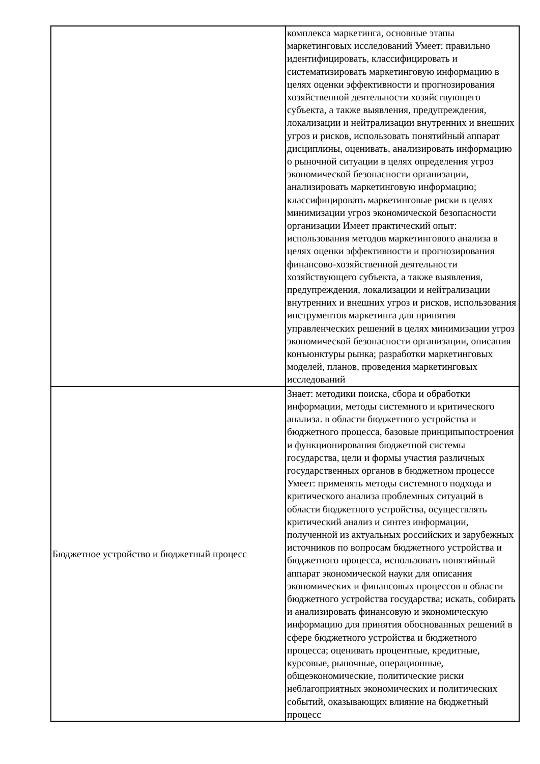| | комплекса маркетинга, основные этапы маркетинговых исследований Умеет: правильно идентифицировать, классифицировать и систематизировать маркетинговую информацию в целях оценки эффективности и прогнозирования хозяйственной деятельности хозяйствующего субъекта, а также выявления, предупреждения, локализации и нейтрализации внутренних и внешних угроз и рисков, использовать понятийный аппарат дисциплины, оценивать, анализировать информацию о рыночной ситуации в целях определения угроз экономической безопасности организации, анализировать маркетинговую информацию; классифицировать маркетинговые риски в целях минимизации угроз экономической безопасности организации Имеет практический опыт: использования методов маркетингового анализа в целях оценки эффективности и прогнозирования финансово-хозяйственной деятельности хозяйствующего субъекта, а также выявления, предупреждения, локализации и нейтрализации внутренних и внешних угроз и рисков, использования инструментов маркетинга для принятия управленческих решений в целях минимизации угроз экономической безопасности организации, описания конъюнктуры рынка; разработки маркетинговых моделей, планов, проведения маркетинговых исследований |
| Бюджетное устройство и бюджетный процесс | Знает: методики поиска, сбора и обработки информации, методы системного и критического анализа. в области бюджетного устройства и бюджетного процесса, базовые принципыпостроения и функционирования бюджетной системы государства, цели и формы участия различных государственных органов в бюджетном процессе Умеет: применять методы системного подхода и критического анализа проблемных ситуаций в области бюджетного устройства, осуществлять критический анализ и синтез информации, полученной из актуальных российских и зарубежных источников по вопросам бюджетного устройства и бюджетного процесса, использовать понятийный аппарат экономической науки для описания экономических и финансовых процессов в области бюджетного устройства государства; искать, собирать и анализировать финансовую и экономическую информацию для принятия обоснованных решений в сфере бюджетного устройства и бюджетного процесса; оценивать процентные, кредитные, курсовые, рыночные, операционные, общеэкономические, политические риски неблагоприятных экономических и политических событий, оказывающих влияние на бюджетный процесс |